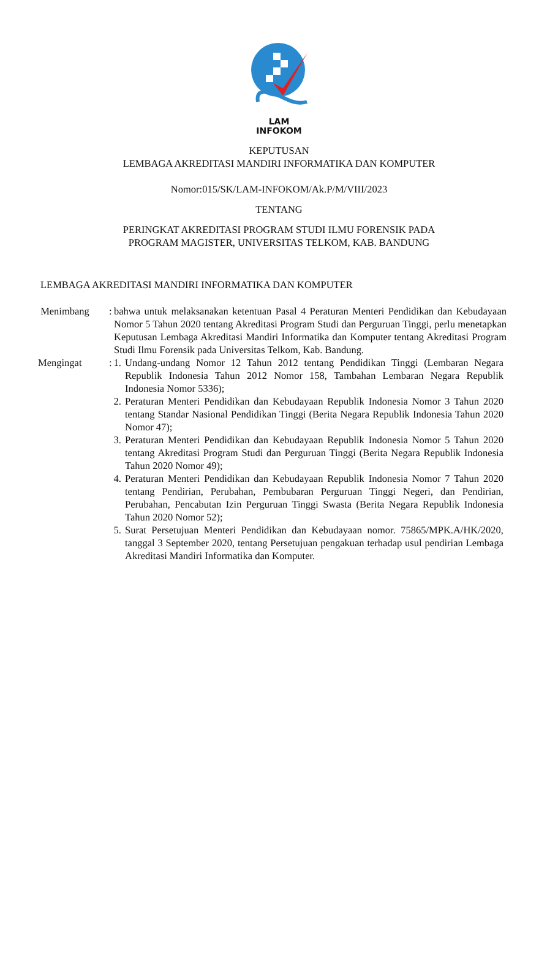LAM
INFOKOM
KEPUTUSAN
LEMBAGA AKREDITASI MANDIRI INFORMATIKA DAN KOMPUTER
Nomor:015/SK/LAM-INFOKOM/Ak.P/M/VIII/2023
TENTANG
PERINGKAT AKREDITASI PROGRAM STUDI ILMU FORENSIK PADA
PROGRAM MAGISTER, UNIVERSITAS TELKOM, KAB. BANDUNG
LEMBAGA AKREDITASI MANDIRI INFORMATIKA DAN KOMPUTER
Menimbang :
bahwa untuk melaksanakan ketentuan Pasal 4 Peraturan Menteri Pendidikan dan Kebudayaan Nomor 5 Tahun 2020 tentang Akreditasi Program Studi dan Perguruan Tinggi, perlu menetapkan Keputusan Lembaga Akreditasi Mandiri Informatika dan Komputer tentang Akreditasi Program Studi Ilmu Forensik pada Universitas Telkom, Kab. Bandung.
Mengingat :
1. Undang-undang Nomor 12 Tahun 2012 tentang Pendidikan Tinggi (Lembaran Negara Republik Indonesia Tahun 2012 Nomor 158, Tambahan Lembaran Negara Republik Indonesia Nomor 5336);
2. Peraturan Menteri Pendidikan dan Kebudayaan Republik Indonesia Nomor 3 Tahun 2020 tentang Standar Nasional Pendidikan Tinggi (Berita Negara Republik Indonesia Tahun 2020 Nomor 47);
3. Peraturan Menteri Pendidikan dan Kebudayaan Republik Indonesia Nomor 5 Tahun 2020 tentang Akreditasi Program Studi dan Perguruan Tinggi (Berita Negara Republik Indonesia Tahun 2020 Nomor 49);
4. Peraturan Menteri Pendidikan dan Kebudayaan Republik Indonesia Nomor 7 Tahun 2020 tentang Pendirian, Perubahan, Pembubaran Perguruan Tinggi Negeri, dan Pendirian, Perubahan, Pencabutan Izin Perguruan Tinggi Swasta (Berita Negara Republik Indonesia Tahun 2020 Nomor 52);
5. Surat Persetujuan Menteri Pendidikan dan Kebudayaan nomor. 75865/MPK.A/HK/2020, tanggal 3 September 2020, tentang Persetujuan pengakuan terhadap usul pendirian Lembaga Akreditasi Mandiri Informatika dan Komputer.